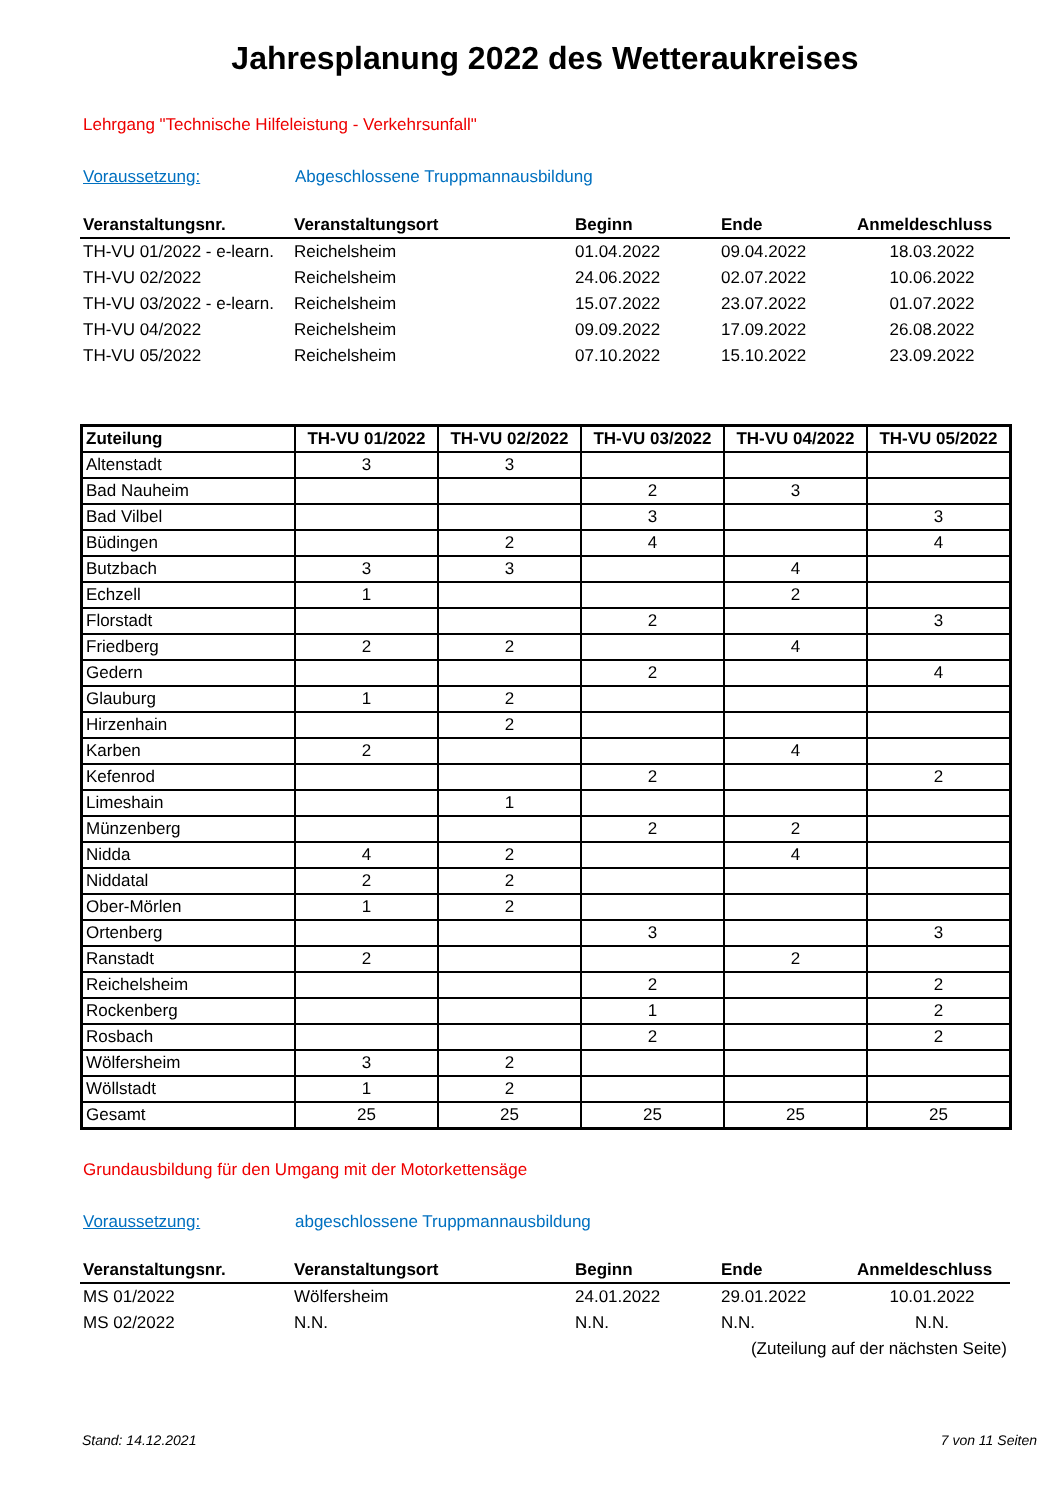Jahresplanung 2022 des Wetteraukreises
Lehrgang "Technische Hilfeleistung - Verkehrsunfall"
Voraussetzung: Abgeschlossene Truppmannausbildung
| Veranstaltungsnr. | Veranstaltungsort | Beginn | Ende | Anmeldeschluss |
| --- | --- | --- | --- | --- |
| TH-VU 01/2022 - e-learn. | Reichelsheim | 01.04.2022 | 09.04.2022 | 18.03.2022 |
| TH-VU 02/2022 | Reichelsheim | 24.06.2022 | 02.07.2022 | 10.06.2022 |
| TH-VU 03/2022 - e-learn. | Reichelsheim | 15.07.2022 | 23.07.2022 | 01.07.2022 |
| TH-VU 04/2022 | Reichelsheim | 09.09.2022 | 17.09.2022 | 26.08.2022 |
| TH-VU 05/2022 | Reichelsheim | 07.10.2022 | 15.10.2022 | 23.09.2022 |
| Zuteilung | TH-VU 01/2022 | TH-VU 02/2022 | TH-VU 03/2022 | TH-VU 04/2022 | TH-VU 05/2022 |
| --- | --- | --- | --- | --- | --- |
| Altenstadt | 3 | 3 | | | |
| Bad Nauheim | | | 2 | 3 | |
| Bad Vilbel | | | 3 | | 3 |
| Büdingen | | 2 | 4 | | 4 |
| Butzbach | 3 | 3 | | 4 | |
| Echzell | 1 | | | 2 | |
| Florstadt | | | 2 | | 3 |
| Friedberg | 2 | 2 | | 4 | |
| Gedern | | | 2 | | 4 |
| Glauburg | 1 | 2 | | | |
| Hirzenhain | | 2 | | | |
| Karben | 2 | | | 4 | |
| Kefenrod | | | 2 | | 2 |
| Limeshain | | 1 | | | |
| Münzenberg | | | 2 | 2 | |
| Nidda | 4 | 2 | | 4 | |
| Niddatal | 2 | 2 | | | |
| Ober-Mörlen | 1 | 2 | | | |
| Ortenberg | | | 3 | | 3 |
| Ranstadt | 2 | | | 2 | |
| Reichelsheim | | | 2 | | 2 |
| Rockenberg | | | 1 | | 2 |
| Rosbach | | | 2 | | 2 |
| Wölfersheim | 3 | 2 | | | |
| Wöllstadt | 1 | 2 | | | |
| Gesamt | 25 | 25 | 25 | 25 | 25 |
Grundausbildung für den Umgang mit der Motorkettensäge
Voraussetzung: abgeschlossene Truppmannausbildung
| Veranstaltungsnr. | Veranstaltungsort | Beginn | Ende | Anmeldeschluss |
| --- | --- | --- | --- | --- |
| MS 01/2022 | Wölfersheim | 24.01.2022 | 29.01.2022 | 10.01.2022 |
| MS 02/2022 | N.N. | N.N. | N.N. | N.N. |
| | | | (Zuteilung auf der nächsten Seite) | |
Stand: 14.12.2021 7 von 11 Seiten